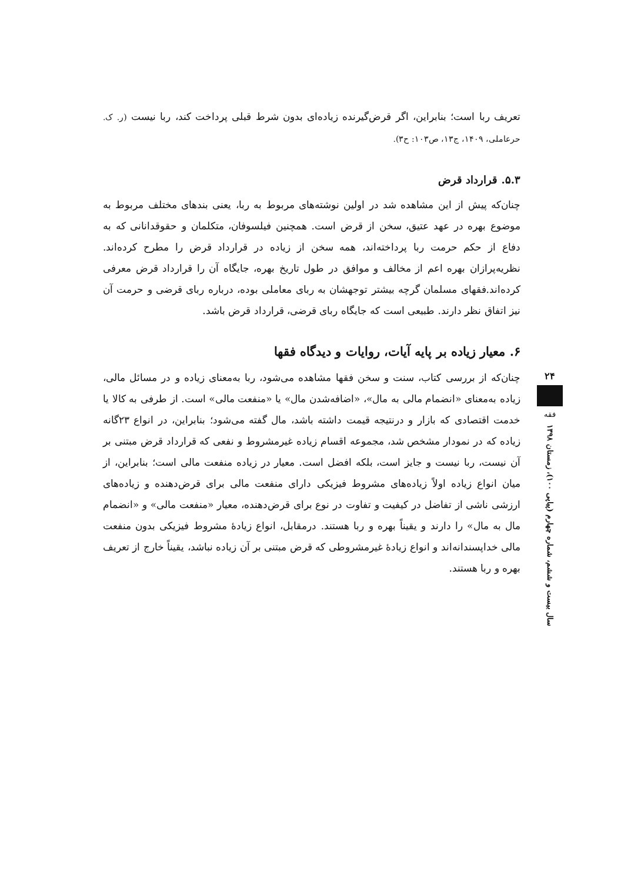تعریف ربا است؛ بنابراین، اگر قرض‌گیرنده زیاده‌ای بدون شرط قبلی پرداخت کند، ربا نیست (ر. ک. حرعاملی، ۱۴۰۹، ج۱۳، ص۱۰۳: ح۳).
۵.۳. قرارداد قرض
چنان‌که پیش از این مشاهده شد در اولین نوشته‌های مربوط به ربا، یعنی بندهای مختلف مربوط به موضوع بهره در عهد عتیق، سخن از قرض است. همچنین فیلسوفان، متکلمان و حقوقدانانی که به دفاع از حکم حرمت ربا پرداخته‌اند، همه سخن از زیاده در قرارداد قرض را مطرح کرده‌اند. نظریه‌پرازان بهره اعم از مخالف و موافق در طول تاریخ بهره، جایگاه آن را قرارداد قرض معرفی کرده‌اند.فقهای مسلمان گرچه بیشتر توجهشان به ربای معاملی بوده، درباره ربای قرضی و حرمت آن نیز اتفاق نظر دارند. طبیعی است که جایگاه ربای قرضی، قرارداد قرض باشد.
۶. معیار زیاده بر پایه آیات، روایات و دیدگاه فقها
چنان‌که از بررسی کتاب، سنت و سخن فقها مشاهده می‌شود، ربا به‌معنای زیاده و در مسائل مالی، زیاده به‌معنای «انضمام مالی به مال»، «اضافه‌شدن مال» یا «منفعت مالی» است. از طرفی به کالا یا خدمت اقتصادی که بازار و درنتیجه قیمت داشته باشد، مال گفته می‌شود؛ بنابراین، در انواع ۲۳گانه زیاده که در نمودار مشخص شد، مجموعه اقسام زیاده غیرمشروط و نفعی که قرارداد قرض مبتنی بر آن نیست، ربا نیست و جایز است، بلکه افضل است. معیار در زیاده منفعت مالی است؛ بنابراین، از میان انواع زیاده اولاً زیاده‌های مشروط فیزیکی دارای منفعت مالی برای قرض‌دهنده و زیاده‌های ارزشی ناشی از تفاضل در کیفیت و تفاوت در نوع برای قرض‌دهنده، معیار «منفعت مالی» و «انضمام مال به مال» را دارند و یقیناً بهره و ربا هستند. درمقابل، انواع زیادهٔ مشروط فیزیکی بدون منفعت مالی خداپسندانه‌اند و انواع زیادهٔ غیرمشروطی که قرض مبتنی بر آن زیاده نباشد، یقیناً خارج از تعریف بهره و ربا هستند.
۲۴
فقه
سال بیست و ششم، شماره چهارم (پیاپی ۱۰۰)، زمستان ۱۳۹۸